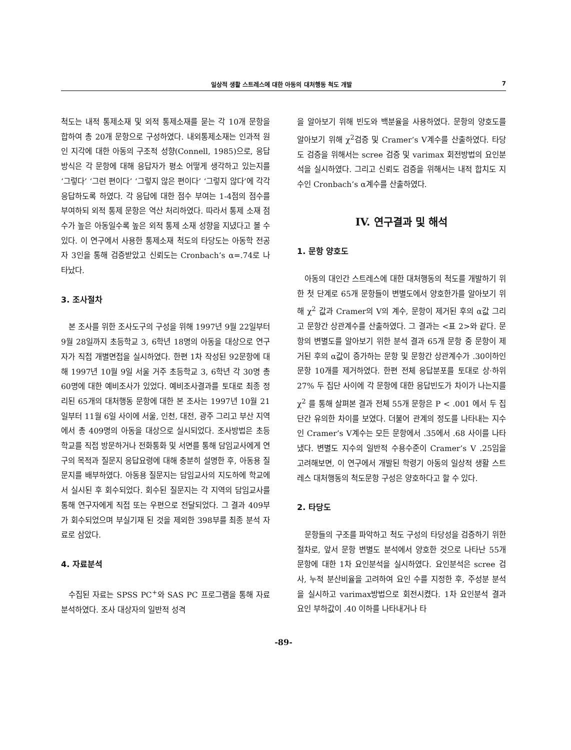일상적 생활 스트레스에 대한 아동의 대처행동 척도 개발 7
척도는 내적 통제소재 및 외적 통제소재를 묻는 각 10개 문항을 합하여 총 20개 문항으로 구성하였다. 내외통제소재는 인과적 원인 지각에 대한 아동의 구조적 성향(Connell, 1985)으로, 응답방식은 각 문항에 대해 응답자가 평소 어떻게 생각하고 있는지를 ‘그렇다’ ‘그런 편이다’ ‘그렇지 않은 편이다’ ‘그렇지 않다’에 각각 응답하도록 하였다. 각 응답에 대한 점수 부여는 1-4점의 점수를 부여하되 외적 통제 문항은 역산 처리하였다. 따라서 통제 소재 점수가 높은 아동일수록 높은 외적 통제 소재 성향을 지녔다고 볼 수 있다. 이 연구에서 사용한 통제소재 척도의 타당도는 아동학 전공자 3인을 통해 검증받았고 신뢰도는 Cronbach’s α=.74로 나타났다.
3. 조사절차
본 조사를 위한 조사도구의 구성을 위해 1997년 9월 22일부터 9월 28일까지 초등학교 3, 6학년 18명의 아동을 대상으로 연구자가 직접 개별면접을 실시하였다. 한편 1차 작성된 92문항에 대해 1997년 10월 9일 서울 거주 초등학교 3, 6학년 각 30명 총 60명에 대한 예비조사가 있었다. 예비조사결과를 토대로 최종 정리된 65개의 대처행동 문항에 대한 본 조사는 1997년 10월 21일부터 11월 6일 사이에 서울, 인천, 대전, 광주 그리고 부산 지역에서 총 409명의 아동을 대상으로 실시되었다. 조사방법은 초등학교를 직접 방문하거나 전화통화 및 서면를 통해 담임교사에게 연구의 목적과 질문지 응답요령에 대해 충분히 설명한 후, 아동용 질문지를 배부하였다. 아동용 질문지는 담임교사의 지도하에 학교에서 실시된 후 회수되었다. 회수된 질문지는 각 지역의 담임교사를 통해 연구자에게 직접 또는 우편으로 전달되었다. 그 결과 409부가 회수되었으며 부실기재 된 것을 제외한 398부를 최종 분석 자료로 삼았다.
4. 자료분석
수집된 자료는 SPSS PC<sup>+</sup>와 SAS PC 프로그램을 통해 자료 분석하였다. 조사 대상자의 일반적 성격
을 알아보기 위해 빈도와 백분율을 사용하였다. 문항의 양호도를 알아보기 위해 χ<sup>2</sup>검증 및 Cramer’s V계수를 산출하였다. 타당도 검증을 위해서는 scree 검증 및 varimax 회전방법의 요인분석을 실시하였다. 그리고 신뢰도 검증을 위해서는 내적 합치도 지수인 Cronbach’s α계수를 산출하였다.
IV. 연구결과 및 해석
1. 문항 양호도
아동의 대인간 스트레스에 대한 대처행동의 척도를 개발하기 위한 첫 단계로 65개 문항들이 변별도에서 양호한가를 알아보기 위해 χ<sup>2</sup> 값과 Cramer의 V의 계수, 문항이 제거된 후의 α값 그리고 문항간 상관계수를 산출하였다. 그 결과는 <표 2>와 같다. 문항의 변별도를 알아보기 위한 분석 결과 65개 문항 중 문항이 제거된 후의 α값이 증가하는 문항 및 문항간 상관계수가 .30이하인 문항 10개를 제거하였다. 한편 전체 응답분포를 토대로 상·하위 27% 두 집단 사이에 각 문항에 대한 응답빈도가 차이가 나는지를 χ<sup>2</sup> 를 통해 살펴본 결과 전체 55개 문항은 P < .001 에서 두 집단간 유의한 차이를 보였다. 더불어 관계의 정도를 나타내는 지수인 Cramer’s V계수는 모든 문항에서 .35에서 .68 사이를 나타냈다. 변별도 지수의 일반적 수용수준이 Cramer’s V .25임을 고려해보면, 이 연구에서 개발된 학령기 아동의 일상적 생활 스트레스 대처행동의 척도문항 구성은 양호하다고 할 수 있다.
2. 타당도
문항들의 구조를 파악하고 척도 구성의 타당성을 검증하기 위한 절차로, 앞서 문항 변별도 분석에서 양호한 것으로 나타난 55개 문항에 대한 1차 요인분석을 실시하였다. 요인분석은 scree 검사, 누적 분산비율을 고려하여 요인 수를 지정한 후, 주성분 분석을 실시하고 varimax방법으로 회전시켰다. 1차 요인분석 결과 요인 부하값이 .40 이하를 나타내거나 타
-89-